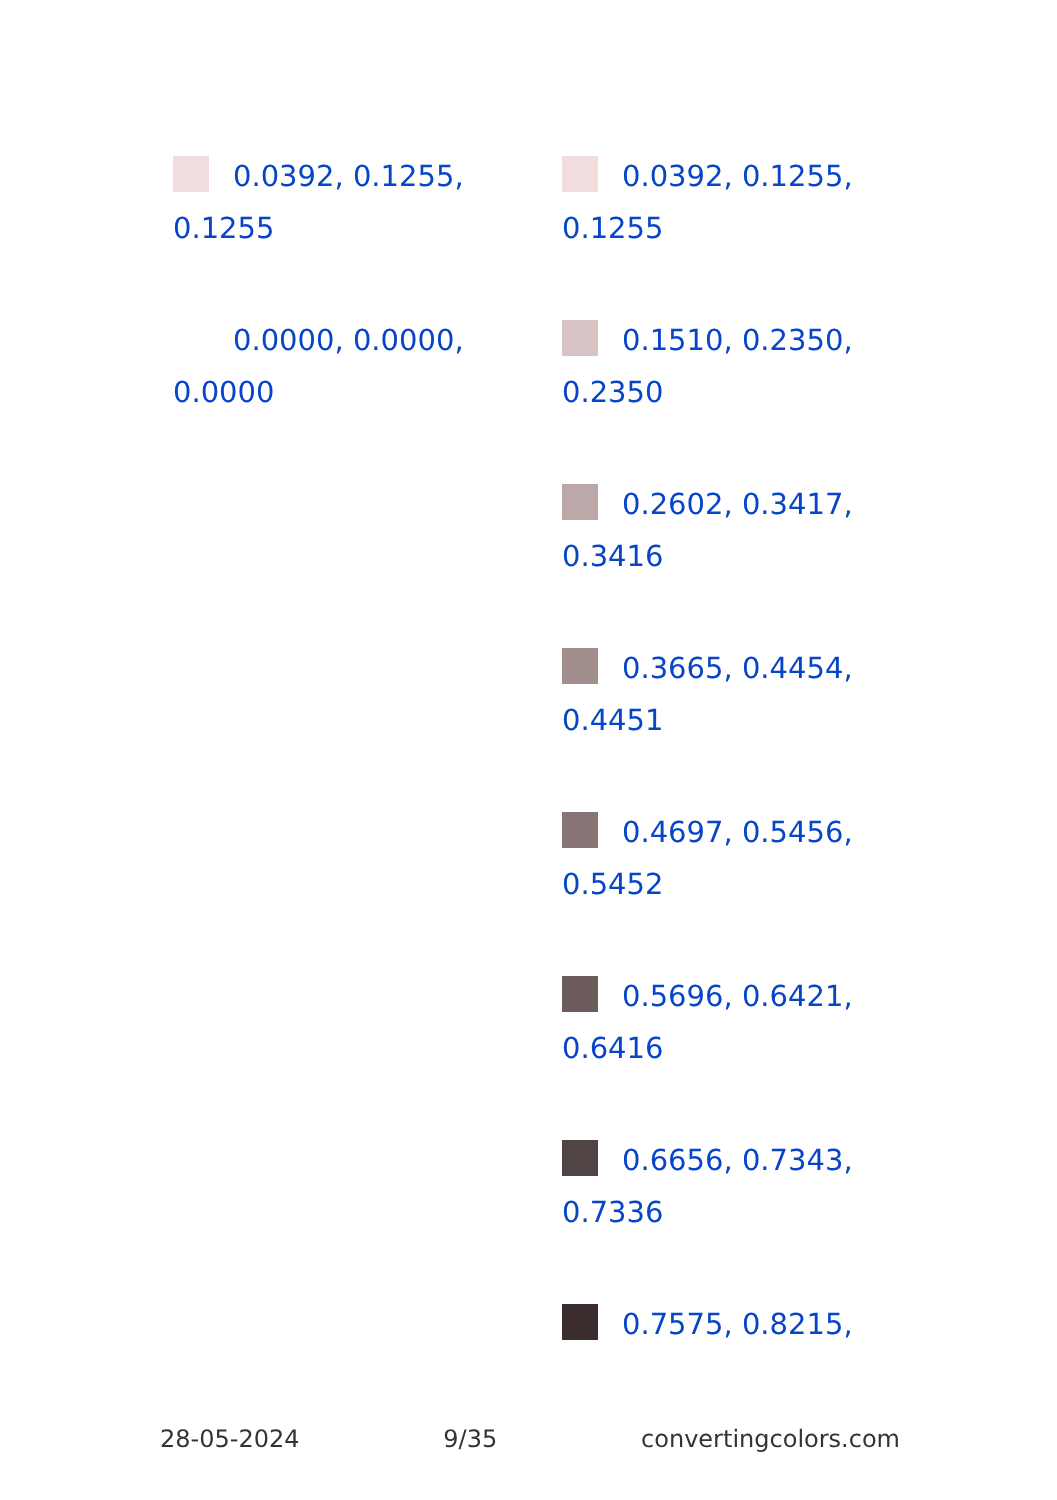0.0392, 0.1255, 0.1255
0.0000, 0.0000, 0.0000
0.0392, 0.1255, 0.1255
0.1510, 0.2350, 0.2350
0.2602, 0.3417, 0.3416
0.3665, 0.4454, 0.4451
0.4697, 0.5456, 0.5452
0.5696, 0.6421, 0.6416
0.6656, 0.7343, 0.7336
0.7575, 0.8215,
28-05-2024 9/35 convertingcolors.com